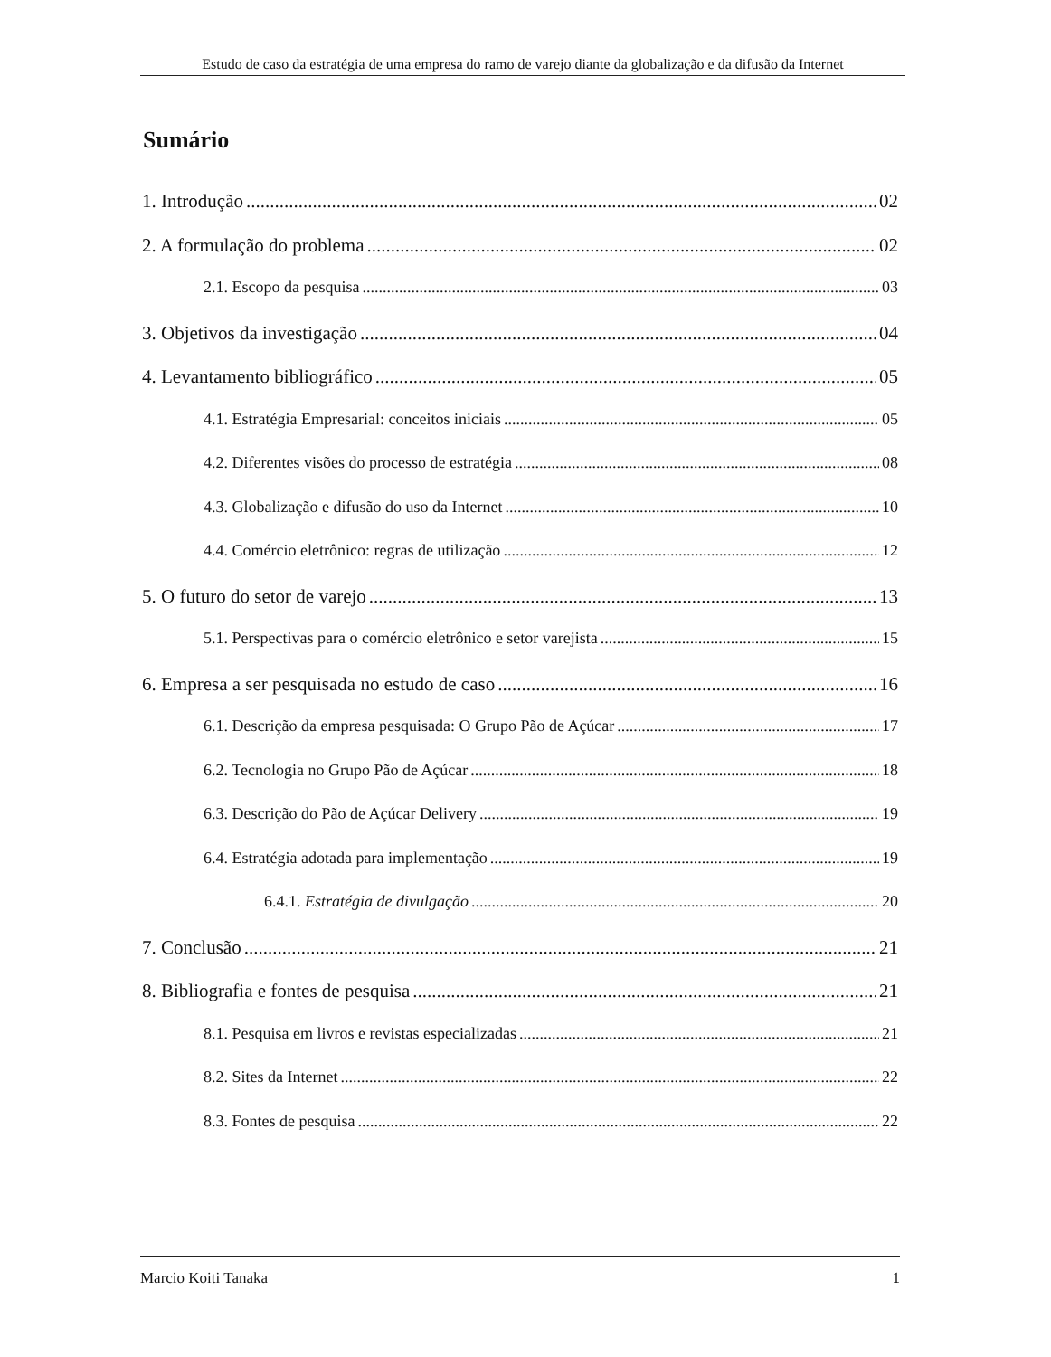Estudo de caso da estratégia de uma empresa do ramo de varejo diante da globalização e da difusão da Internet
Sumário
1. Introdução 02
2. A formulação do problema 02
2.1. Escopo da pesquisa 03
3. Objetivos da investigação 04
4. Levantamento bibliográfico 05
4.1. Estratégia Empresarial: conceitos iniciais 05
4.2. Diferentes visões do processo de estratégia 08
4.3. Globalização e difusão do uso da Internet 10
4.4. Comércio eletrônico: regras de utilização 12
5. O futuro do setor de varejo 13
5.1. Perspectivas para o comércio eletrônico e setor varejista 15
6. Empresa a ser pesquisada no estudo de caso 16
6.1. Descrição da empresa pesquisada: O Grupo Pão de Açúcar 17
6.2. Tecnologia no Grupo Pão de Açúcar 18
6.3. Descrição do Pão de Açúcar Delivery 19
6.4. Estratégia adotada para implementação 19
6.4.1. Estratégia de divulgação 20
7. Conclusão 21
8. Bibliografia e fontes de pesquisa 21
8.1. Pesquisa em livros e revistas especializadas 21
8.2. Sites da Internet 22
8.3. Fontes de pesquisa 22
Marcio Koiti Tanaka 1